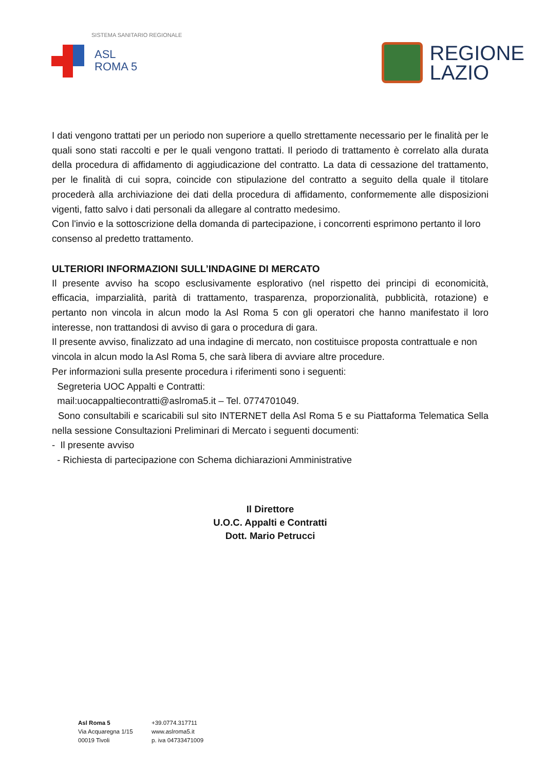SISTEMA SANITARIO REGIONALE
ASL
ROMA 5
REGIONE
LAZIO
I dati vengono trattati per un periodo non superiore a quello strettamente necessario per le finalità per le quali sono stati raccolti e per le quali vengono trattati. Il periodo di trattamento è correlato alla durata della procedura di affidamento di aggiudicazione del contratto. La data di cessazione del trattamento, per le finalità di cui sopra, coincide con stipulazione del contratto a seguito della quale il titolare procederà alla archiviazione dei dati della procedura di affidamento, conformemente alle disposizioni vigenti, fatto salvo i dati personali da allegare al contratto medesimo.
Con l'invio e la sottoscrizione della domanda di partecipazione, i concorrenti esprimono pertanto il loro consenso al predetto trattamento.
ULTERIORI INFORMAZIONI SULL’INDAGINE DI MERCATO
Il presente avviso ha scopo esclusivamente esplorativo (nel rispetto dei principi di economicità, efficacia, imparzialità, parità di trattamento, trasparenza, proporzionalità, pubblicità, rotazione) e pertanto non vincola in alcun modo la Asl Roma 5 con gli operatori che hanno manifestato il loro interesse, non trattandosi di avviso di gara o procedura di gara.
Il presente avviso, finalizzato ad una indagine di mercato, non costituisce proposta contrattuale e non vincola in alcun modo la Asl Roma 5, che sarà libera di avviare altre procedure.
Per informazioni sulla presente procedura i riferimenti sono i seguenti:
Segreteria UOC Appalti e Contratti:
mail:uocappaltiecontratti@aslroma5.it – Tel. 0774701049.
Sono consultabili e scaricabili sul sito INTERNET della Asl Roma 5 e su Piattaforma Telematica Sella nella sessione Consultazioni Preliminari di Mercato i seguenti documenti:
- Il presente avviso
- Richiesta di partecipazione con Schema dichiarazioni Amministrative
Il Direttore
U.O.C. Appalti e Contratti
Dott. Mario Petrucci
Asl Roma 5
Via Acquaregna 1/15
00019 Tivoli
+39.0774.317711
www.aslroma5.it
p. iva 04733471009